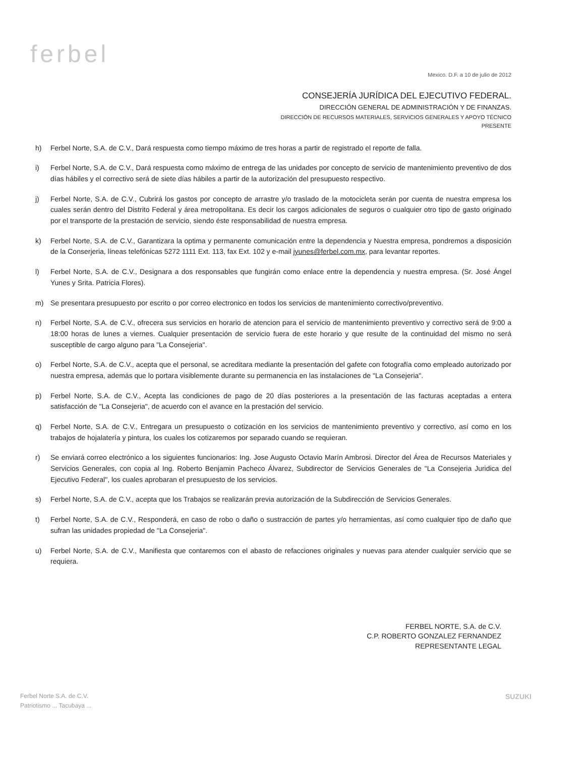ferbel
Mexico. D.F. a 10 de julio de 2012
CONSEJERÍA JURÍDICA DEL EJECUTIVO FEDERAL.
DIRECCIÓN GENERAL DE ADMINISTRACIÓN Y DE FINANZAS.
DIRECCIÓN DE RECURSOS MATERIALES, SERVICIOS GENERALES Y APOYO TÉCNICO
PRESENTE
h) Ferbel Norte, S.A. de C.V., Dará respuesta como tiempo máximo de tres horas a partir de registrado el reporte de falla.
i) Ferbel Norte, S.A. de C.V., Dará respuesta como máximo de entrega de las unidades por concepto de servicio de mantenimiento preventivo de dos días hábiles y el correctivo será de siete días hábiles a partir de la autorización del presupuesto respectivo.
j) Ferbel Norte, S.A. de C.V., Cubrirá los gastos por concepto de arrastre y/o traslado de la motocicleta serán por cuenta de nuestra empresa los cuales serán dentro del Distrito Federal y área metropolitana. Es decir los cargos adicionales de seguros o cualquier otro tipo de gasto originado por el transporte de la prestación de servicio, siendo éste responsabilidad de nuestra empresa.
k) Ferbel Norte, S.A. de C.V., Garantizara la optima y permanente comunicación entre la dependencia y Nuestra empresa, pondremos a disposición de la Conserjeria, líneas telefónicas 5272 1111 Ext. 113, fax Ext. 102 y e-mail jyunes@ferbel.com.mx, para levantar reportes.
l) Ferbel Norte, S.A. de C.V., Designara a dos responsables que fungirán como enlace entre la dependencia y nuestra empresa. (Sr. José Ángel Yunes y Srita. Patricia Flores).
m) Se presentara presupuesto por escrito o por correo electronico en todos los servicios de mantenimiento correctivo/preventivo.
n) Ferbel Norte, S.A. de C.V., ofrecera sus servicios en horario de atencion para el servicio de mantenimiento preventivo y correctivo será de 9:00 a 18:00 horas de lunes a viernes. Cualquier presentación de servicio fuera de este horario y que resulte de la continuidad del mismo no será susceptible de cargo alguno para "La Consejeria".
o) Ferbel Norte, S.A. de C.V., acepta que el personal, se acreditara mediante la presentación del gafete con fotografía como empleado autorizado por nuestra empresa, además que lo portara visiblemente durante su permanencia en las instalaciones de "La Consejeria".
p) Ferbel Norte, S.A. de C.V., Acepta las condiciones de pago de 20 días posteriores a la presentación de las facturas aceptadas a entera satisfacción de "La Consejeria", de acuerdo con el avance en la prestación del servicio.
q) Ferbel Norte, S.A. de C.V., Entregara un presupuesto o cotización en los servicios de mantenimiento preventivo y correctivo, así como en los trabajos de hojalatería y pintura, los cuales los cotizaremos por separado cuando se requieran.
r) Se enviará correo electrónico a los siguientes funcionarios: Ing. Jose Augusto Octavio Marín Ambrosi. Director del Área de Recursos Materiales y Servicios Generales, con copia al Ing. Roberto Benjamin Pacheco Álvarez, Subdirector de Servicios Generales de "La Consejeria Juridica del Ejecutivo Federal", los cuales aprobaran el presupuesto de los servicios.
s) Ferbel Norte, S.A. de C.V., acepta que los Trabajos se realizarán previa autorización de la Subdirección de Servicios Generales.
t) Ferbel Norte, S.A. de C.V., Responderá, en caso de robo o daño o sustracción de partes y/o herramientas, así como cualquier tipo de daño que sufran las unidades propiedad de "La Consejeria".
u) Ferbel Norte, S.A. de C.V., Manifiesta que contaremos con el abasto de refacciones originales y nuevas para atender cualquier servicio que se requiera.
FERBEL NORTE, S.A. de C.V.
C.P. ROBERTO GONZALEZ FERNANDEZ
REPRESENTANTE LEGAL
Ferbel Norte S.A. de C.V.
Patriotismo ... Tacubaya ...
SUZUKI